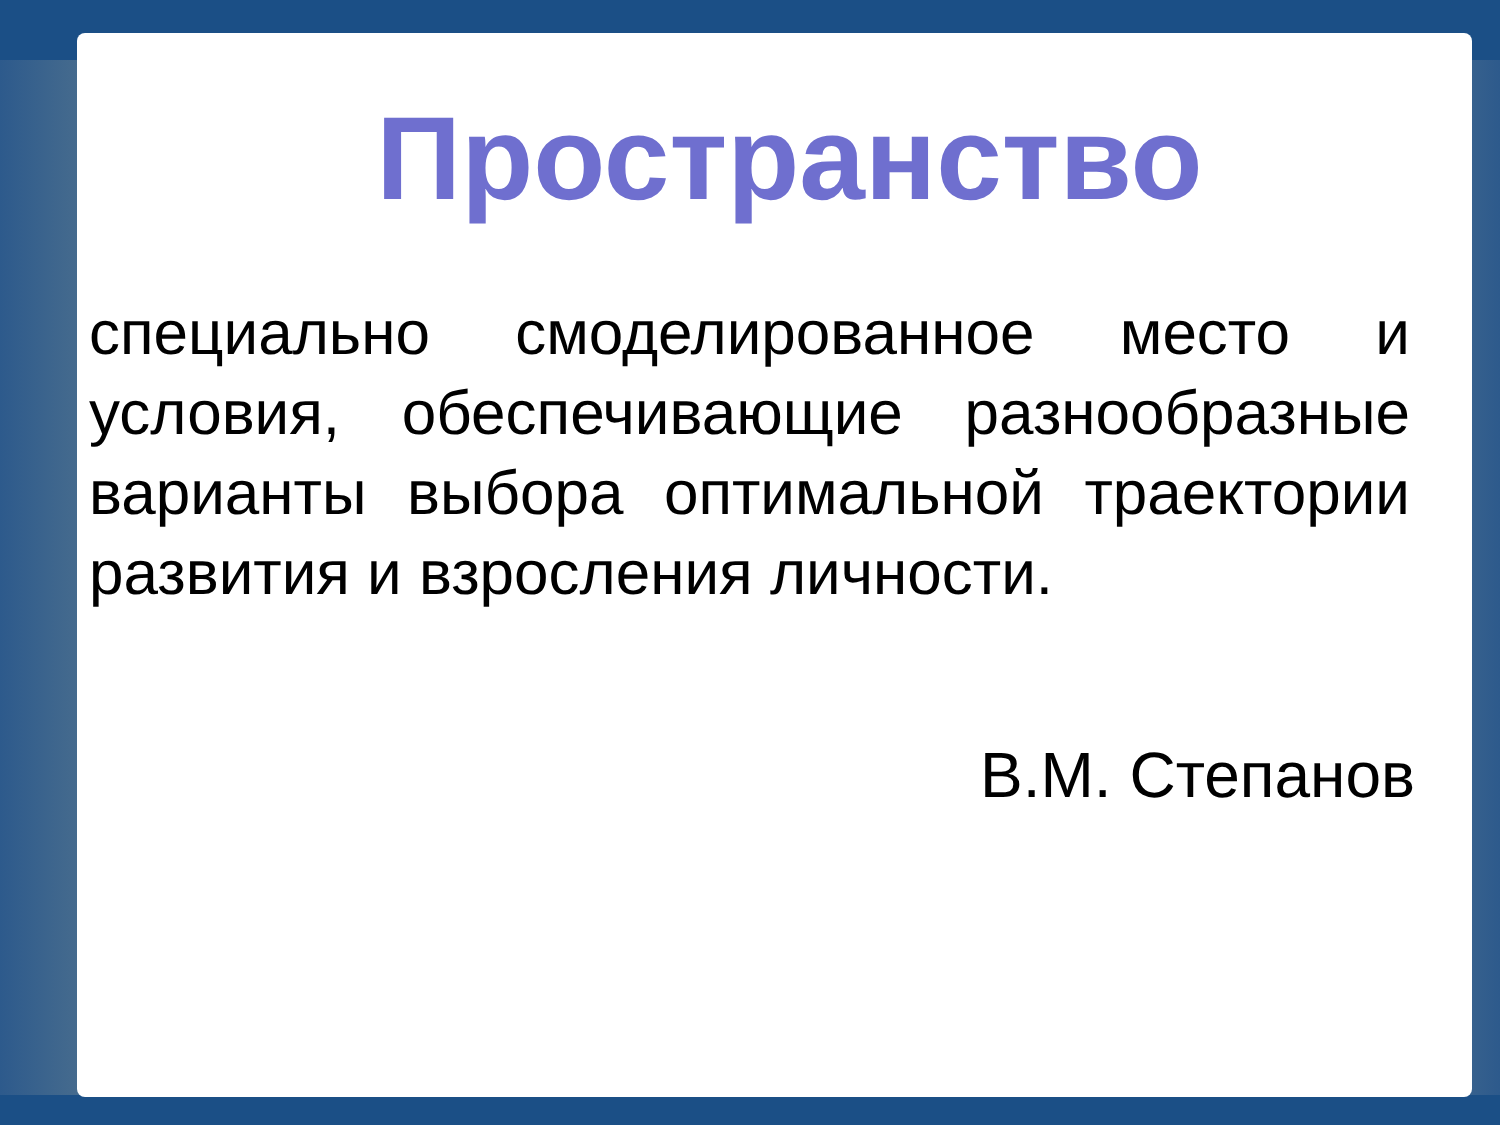Пространство
специально смоделированное место и условия, обеспечивающие разнообразные варианты выбора оптимальной траектории развития и взросления личности.
В.М. Степанов